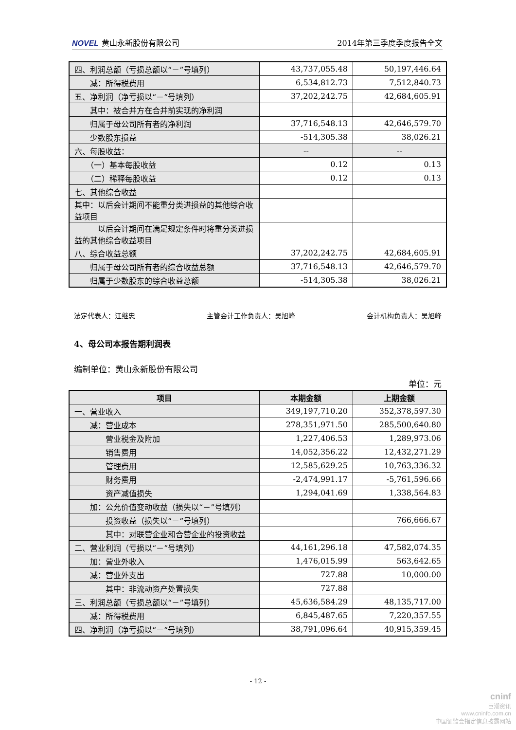NOVEL 黄山永新股份有限公司 2014年第三季度季度报告全文
| 四、利润总额（亏损总额以“－”号填列） | 43,737,055.48 | 50,197,446.64 |
| 减：所得税费用 | 6,534,812.73 | 7,512,840.73 |
| 五、净利润（净亏损以“－”号填列） | 37,202,242.75 | 42,684,605.91 |
| 其中：被合并方在合并前实现的净利润 | | |
| 归属于母公司所有者的净利润 | 37,716,548.13 | 42,646,579.70 |
| 少数股东损益 | -514,305.38 | 38,026.21 |
| 六、每股收益： | -- | -- |
| （一）基本每股收益 | 0.12 | 0.13 |
| （二）稀释每股收益 | 0.12 | 0.13 |
| 七、其他综合收益 | | |
| 其中：以后会计期间不能重分类进损益的其他综合收益项目 | | |
| 以后会计期间在满足规定条件时将重分类进损益的其他综合收益项目 | | |
| 八、综合收益总额 | 37,202,242.75 | 42,684,605.91 |
| 归属于母公司所有者的综合收益总额 | 37,716,548.13 | 42,646,579.70 |
| 归属于少数股东的综合收益总额 | -514,305.38 | 38,026.21 |
法定代表人：江继忠 主管会计工作负责人：吴旭峰 会计机构负责人：吴旭峰
4、母公司本报告期利润表
编制单位：黄山永新股份有限公司
单位：元
| 项目 | 本期金额 | 上期金额 |
| --- | --- | --- |
| 一、营业收入 | 349,197,710.20 | 352,378,597.30 |
| 减：营业成本 | 278,351,971.50 | 285,500,640.80 |
| 营业税金及附加 | 1,227,406.53 | 1,289,973.06 |
| 销售费用 | 14,052,356.22 | 12,432,271.29 |
| 管理费用 | 12,585,629.25 | 10,763,336.32 |
| 财务费用 | -2,474,991.17 | -5,761,596.66 |
| 资产减值损失 | 1,294,041.69 | 1,338,564.83 |
| 加：公允价值变动收益（损失以“－”号填列） | | |
| 投资收益（损失以“－”号填列） | | 766,666.67 |
| 其中：对联营企业和合营企业的投资收益 | | |
| 二、营业利润（亏损以“－”号填列） | 44,161,296.18 | 47,582,074.35 |
| 加：营业外收入 | 1,476,015.99 | 563,642.65 |
| 减：营业外支出 | 727.88 | 10,000.00 |
| 其中：非流动资产处置损失 | 727.88 | |
| 三、利润总额（亏损总额以“－”号填列） | 45,636,584.29 | 48,135,717.00 |
| 减：所得税费用 | 6,845,487.65 | 7,220,357.55 |
| 四、净利润（净亏损以“－”号填列） | 38,791,096.64 | 40,915,359.45 |
- 12 -
cninf
巨潮资讯
www.cninfo.com.cn
中国证监会指定信息披露网站